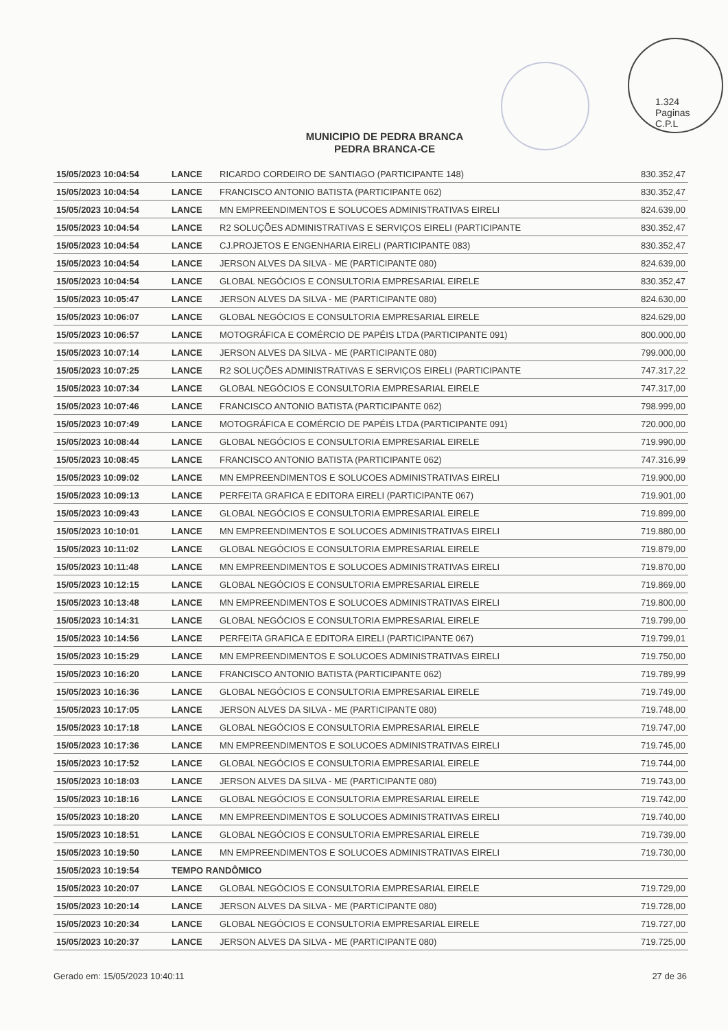1.324
Paginas
C.P.L
MUNICIPIO DE PEDRA BRANCA
PEDRA BRANCA-CE
| 15/05/2023 10:04:54 | LANCE | RICARDO CORDEIRO DE SANTIAGO (PARTICIPANTE 148) | 830.352,47 |
| 15/05/2023 10:04:54 | LANCE | FRANCISCO ANTONIO BATISTA (PARTICIPANTE 062) | 830.352,47 |
| 15/05/2023 10:04:54 | LANCE | MN EMPREENDIMENTOS E SOLUCOES ADMINISTRATIVAS EIRELI | 824.639,00 |
| 15/05/2023 10:04:54 | LANCE | R2 SOLUÇÕES ADMINISTRATIVAS E SERVIÇOS EIRELI (PARTICIPANTE | 830.352,47 |
| 15/05/2023 10:04:54 | LANCE | CJ.PROJETOS E ENGENHARIA EIRELI (PARTICIPANTE 083) | 830.352,47 |
| 15/05/2023 10:04:54 | LANCE | JERSON ALVES DA SILVA - ME (PARTICIPANTE 080) | 824.639,00 |
| 15/05/2023 10:04:54 | LANCE | GLOBAL NEGÓCIOS E CONSULTORIA EMPRESARIAL EIRELE | 830.352,47 |
| 15/05/2023 10:05:47 | LANCE | JERSON ALVES DA SILVA - ME (PARTICIPANTE 080) | 824.630,00 |
| 15/05/2023 10:06:07 | LANCE | GLOBAL NEGÓCIOS E CONSULTORIA EMPRESARIAL EIRELE | 824.629,00 |
| 15/05/2023 10:06:57 | LANCE | MOTOGRÁFICA E COMÉRCIO DE PAPÉIS LTDA (PARTICIPANTE 091) | 800.000,00 |
| 15/05/2023 10:07:14 | LANCE | JERSON ALVES DA SILVA - ME (PARTICIPANTE 080) | 799.000,00 |
| 15/05/2023 10:07:25 | LANCE | R2 SOLUÇÕES ADMINISTRATIVAS E SERVIÇOS EIRELI (PARTICIPANTE | 747.317,22 |
| 15/05/2023 10:07:34 | LANCE | GLOBAL NEGÓCIOS E CONSULTORIA EMPRESARIAL EIRELE | 747.317,00 |
| 15/05/2023 10:07:46 | LANCE | FRANCISCO ANTONIO BATISTA (PARTICIPANTE 062) | 798.999,00 |
| 15/05/2023 10:07:49 | LANCE | MOTOGRÁFICA E COMÉRCIO DE PAPÉIS LTDA (PARTICIPANTE 091) | 720.000,00 |
| 15/05/2023 10:08:44 | LANCE | GLOBAL NEGÓCIOS E CONSULTORIA EMPRESARIAL EIRELE | 719.990,00 |
| 15/05/2023 10:08:45 | LANCE | FRANCISCO ANTONIO BATISTA (PARTICIPANTE 062) | 747.316,99 |
| 15/05/2023 10:09:02 | LANCE | MN EMPREENDIMENTOS E SOLUCOES ADMINISTRATIVAS EIRELI | 719.900,00 |
| 15/05/2023 10:09:13 | LANCE | PERFEITA GRAFICA E EDITORA EIRELI (PARTICIPANTE 067) | 719.901,00 |
| 15/05/2023 10:09:43 | LANCE | GLOBAL NEGÓCIOS E CONSULTORIA EMPRESARIAL EIRELE | 719.899,00 |
| 15/05/2023 10:10:01 | LANCE | MN EMPREENDIMENTOS E SOLUCOES ADMINISTRATIVAS EIRELI | 719.880,00 |
| 15/05/2023 10:11:02 | LANCE | GLOBAL NEGÓCIOS E CONSULTORIA EMPRESARIAL EIRELE | 719.879,00 |
| 15/05/2023 10:11:48 | LANCE | MN EMPREENDIMENTOS E SOLUCOES ADMINISTRATIVAS EIRELI | 719.870,00 |
| 15/05/2023 10:12:15 | LANCE | GLOBAL NEGÓCIOS E CONSULTORIA EMPRESARIAL EIRELE | 719.869,00 |
| 15/05/2023 10:13:48 | LANCE | MN EMPREENDIMENTOS E SOLUCOES ADMINISTRATIVAS EIRELI | 719.800,00 |
| 15/05/2023 10:14:31 | LANCE | GLOBAL NEGÓCIOS E CONSULTORIA EMPRESARIAL EIRELE | 719.799,00 |
| 15/05/2023 10:14:56 | LANCE | PERFEITA GRAFICA E EDITORA EIRELI (PARTICIPANTE 067) | 719.799,01 |
| 15/05/2023 10:15:29 | LANCE | MN EMPREENDIMENTOS E SOLUCOES ADMINISTRATIVAS EIRELI | 719.750,00 |
| 15/05/2023 10:16:20 | LANCE | FRANCISCO ANTONIO BATISTA (PARTICIPANTE 062) | 719.789,99 |
| 15/05/2023 10:16:36 | LANCE | GLOBAL NEGÓCIOS E CONSULTORIA EMPRESARIAL EIRELE | 719.749,00 |
| 15/05/2023 10:17:05 | LANCE | JERSON ALVES DA SILVA - ME (PARTICIPANTE 080) | 719.748,00 |
| 15/05/2023 10:17:18 | LANCE | GLOBAL NEGÓCIOS E CONSULTORIA EMPRESARIAL EIRELE | 719.747,00 |
| 15/05/2023 10:17:36 | LANCE | MN EMPREENDIMENTOS E SOLUCOES ADMINISTRATIVAS EIRELI | 719.745,00 |
| 15/05/2023 10:17:52 | LANCE | GLOBAL NEGÓCIOS E CONSULTORIA EMPRESARIAL EIRELE | 719.744,00 |
| 15/05/2023 10:18:03 | LANCE | JERSON ALVES DA SILVA - ME (PARTICIPANTE 080) | 719.743,00 |
| 15/05/2023 10:18:16 | LANCE | GLOBAL NEGÓCIOS E CONSULTORIA EMPRESARIAL EIRELE | 719.742,00 |
| 15/05/2023 10:18:20 | LANCE | MN EMPREENDIMENTOS E SOLUCOES ADMINISTRATIVAS EIRELI | 719.740,00 |
| 15/05/2023 10:18:51 | LANCE | GLOBAL NEGÓCIOS E CONSULTORIA EMPRESARIAL EIRELE | 719.739,00 |
| 15/05/2023 10:19:50 | LANCE | MN EMPREENDIMENTOS E SOLUCOES ADMINISTRATIVAS EIRELI | 719.730,00 |
| 15/05/2023 10:19:54 | TEMPO RANDÔMICO | | |
| 15/05/2023 10:20:07 | LANCE | GLOBAL NEGÓCIOS E CONSULTORIA EMPRESARIAL EIRELE | 719.729,00 |
| 15/05/2023 10:20:14 | LANCE | JERSON ALVES DA SILVA - ME (PARTICIPANTE 080) | 719.728,00 |
| 15/05/2023 10:20:34 | LANCE | GLOBAL NEGÓCIOS E CONSULTORIA EMPRESARIAL EIRELE | 719.727,00 |
| 15/05/2023 10:20:37 | LANCE | JERSON ALVES DA SILVA - ME (PARTICIPANTE 080) | 719.725,00 |
Gerado em: 15/05/2023 10:40:11 27 de 36